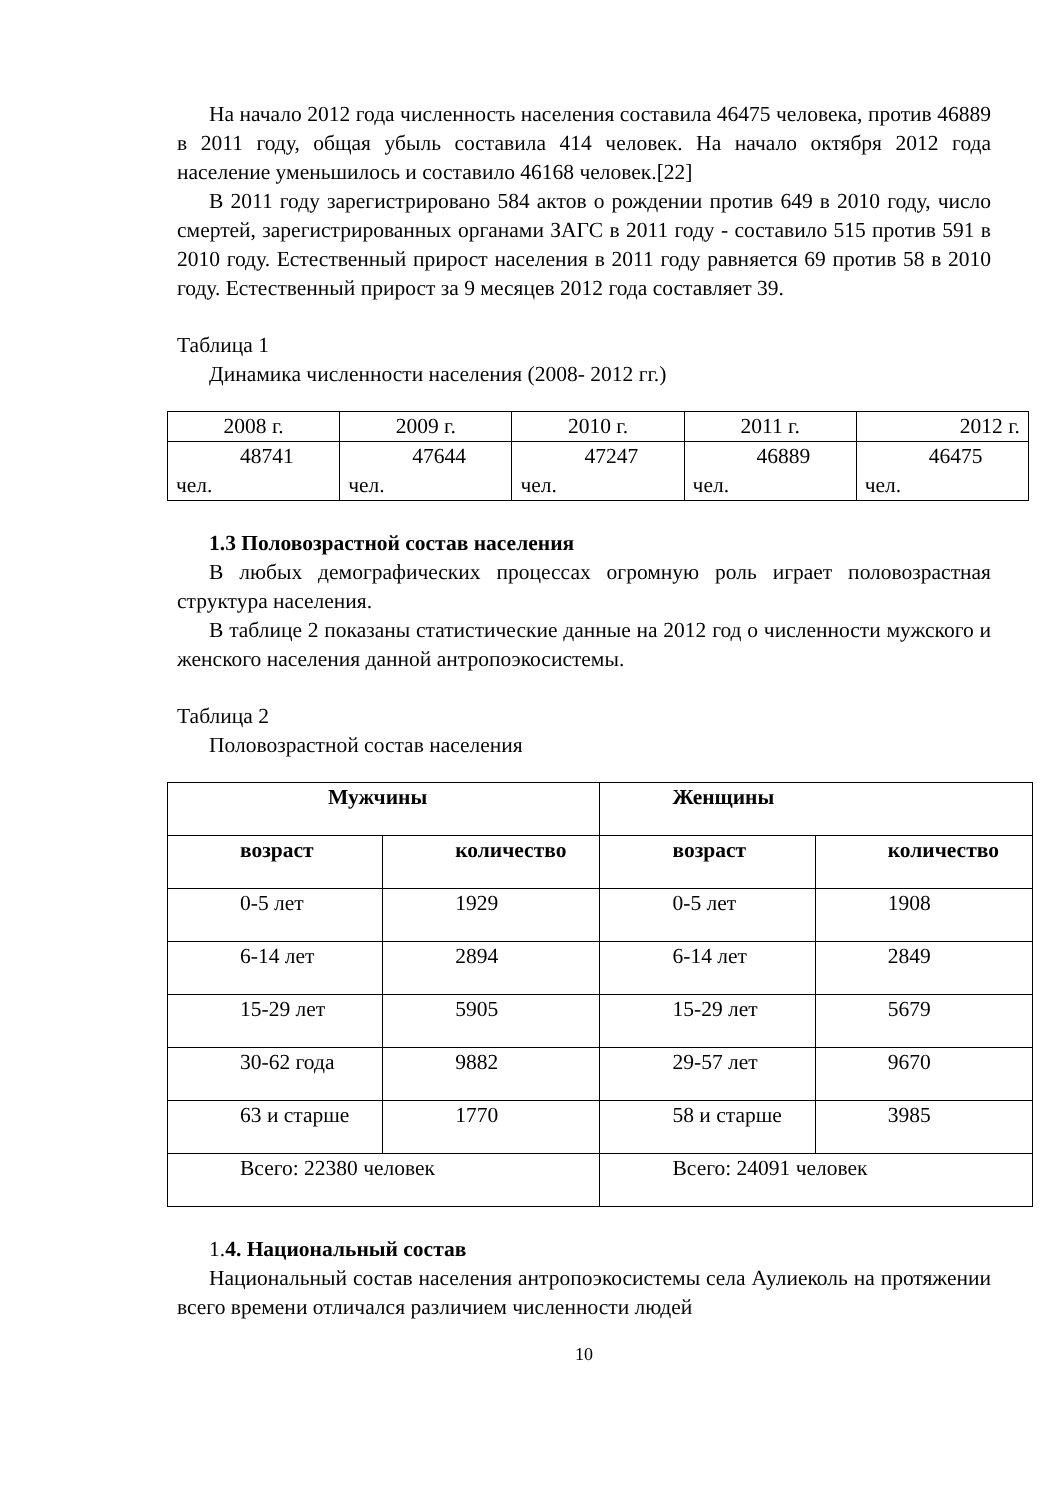На начало 2012 года численность населения составила 46475 человека, против 46889 в 2011 году, общая убыль составила 414 человек. На начало октября 2012 года население уменьшилось и составило 46168 человек.[22]
В 2011 году зарегистрировано 584 актов о рождении против 649 в 2010 году, число смертей, зарегистрированных органами ЗАГС в 2011 году - составило 515 против 591 в 2010 году. Естественный прирост населения в 2011 году равняется 69 против 58 в 2010 году. Естественный прирост за 9 месяцев 2012 года составляет 39.
Таблица 1
Динамика численности населения (2008- 2012 гг.)
| 2008 г. | 2009 г. | 2010 г. | 2011 г. | 2012 г. |
| 48741 чел. | 47644 чел. | 47247 чел. | 46889 чел. | 46475 чел. |
1.3 Половозрастной состав населения
В любых демографических процессах огромную роль играет половозрастная структура населения.
В таблице 2 показаны статистические данные на 2012 год о численности мужского и женского населения данной антропоэкосистемы.
Таблица 2
Половозрастной состав населения
| Мужчины | | Женщины | |
| возраст | количество | возраст | количество |
| 0-5 лет | 1929 | 0-5 лет | 1908 |
| 6-14 лет | 2894 | 6-14 лет | 2849 |
| 15-29 лет | 5905 | 15-29 лет | 5679 |
| 30-62 года | 9882 | 29-57 лет | 9670 |
| 63 и старше | 1770 | 58 и старше | 3985 |
| Всего: 22380 человек | | Всего: 24091 человек | |
1. 4. Национальный состав
Национальный состав населения антропоэкосистемы села Аулиеколь на протяжении всего времени отличался различием численности людей
10